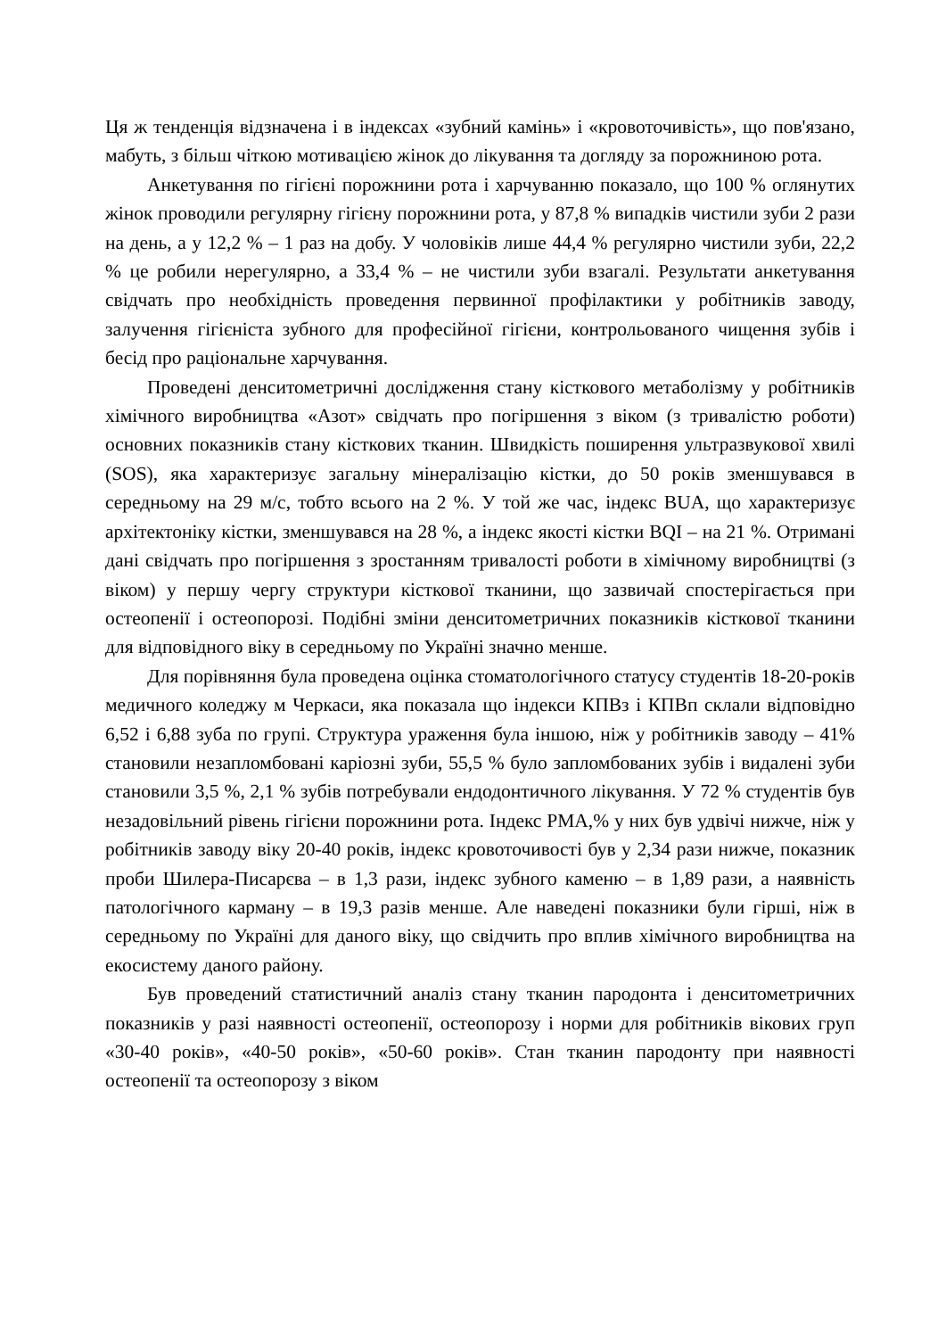Ця ж тенденція відзначена і в індексах «зубний камінь» і «кровоточивість», що пов'язано, мабуть, з більш чіткою мотивацією жінок до лікування та догляду за порожниною рота.
Анкетування по гігієні порожнини рота і харчуванню показало, що 100 % оглянутих жінок проводили регулярну гігієну порожнини рота, у 87,8 % випадків чистили зуби 2 рази на день, а у 12,2 % – 1 раз на добу. У чоловіків лише 44,4 % регулярно чистили зуби, 22,2 % це робили нерегулярно, а 33,4 % – не чистили зуби взагалі. Результати анкетування свідчать про необхідність проведення первинної профілактики у робітників заводу, залучення гігієніста зубного для професійної гігієни, контрольованого чищення зубів і бесід про раціональне харчування.
Проведені денситометричні дослідження стану кісткового метаболізму у робітників хімічного виробництва «Азот» свідчать про погіршення з віком (з тривалістю роботи) основних показників стану кісткових тканин. Швидкість поширення ультразвукової хвилі (SOS), яка характеризує загальну мінералізацію кістки, до 50 років зменшувався в середньому на 29 м/с, тобто всього на 2 %. У той же час, індекс BUA, що характеризує архітектоніку кістки, зменшувався на 28 %, а індекс якості кістки BQI – на 21 %. Отримані дані свідчать про погіршення з зростанням тривалості роботи в хімічному виробництві (з віком) у першу чергу структури кісткової тканини, що зазвичай спостерігається при остеопенії і остеопорозі. Подібні зміни денситометричних показників кісткової тканини для відповідного віку в середньому по Україні значно менше.
Для порівняння була проведена оцінка стоматологічного статусу студентів 18-20-років медичного коледжу м Черкаси, яка показала що індекси КПВз і КПВп склали відповідно 6,52 і 6,88 зуба по групі. Структура ураження була іншою, ніж у робітників заводу – 41% становили незапломбовані каріозні зуби, 55,5 % було запломбованих зубів і видалені зуби становили 3,5 %, 2,1 % зубів потребували ендодонтичного лікування. У 72 % студентів був незадовільний рівень гігієни порожнини рота. Індекс РМА,% у них був удвічі нижче, ніж у робітників заводу віку 20-40 років, індекс кровоточивості був у 2,34 рази нижче, показник проби Шилера-Писарєва – в 1,3 рази, індекс зубного каменю – в 1,89 рази, а наявність патологічного карману – в 19,3 разів менше. Але наведені показники були гірші, ніж в середньому по Україні для даного віку, що свідчить про вплив хімічного виробництва на екосистему даного району.
Був проведений статистичний аналіз стану тканин пародонта і денситометричних показників у разі наявності остеопенії, остеопорозу і норми для робітників вікових груп «30-40 років», «40-50 років», «50-60 років». Стан тканин пародонту при наявності остеопенії та остеопорозу з віком